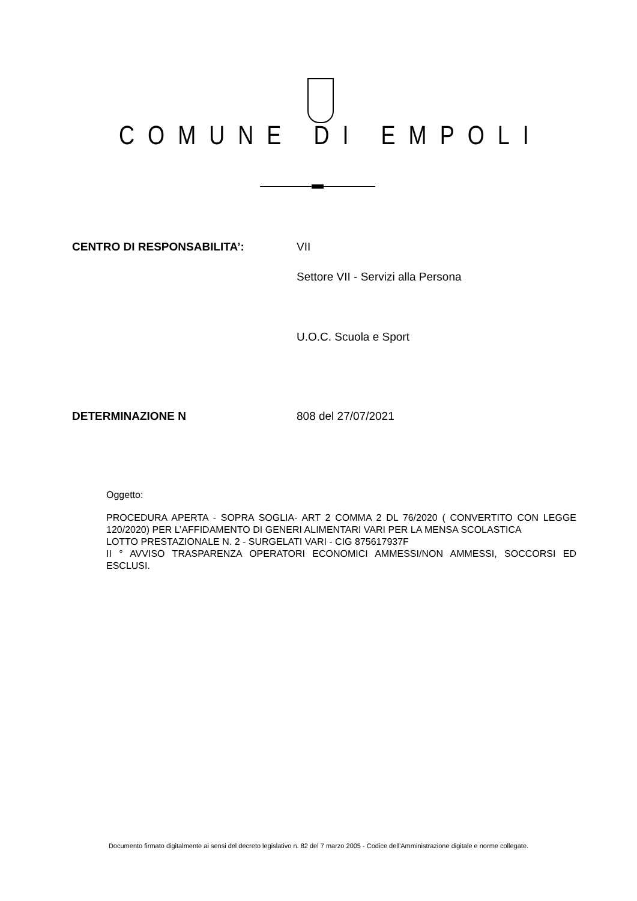COMUNE DI EMPOLI
CENTRO DI RESPONSABILITA’: VII
Settore VII - Servizi alla Persona
U.O.C. Scuola e Sport
DETERMINAZIONE N 808 del 27/07/2021
Oggetto:
PROCEDURA APERTA - SOPRA SOGLIA- ART 2 COMMA 2 DL 76/2020 ( CONVERTITO CON LEGGE 120/2020) PER L’AFFIDAMENTO DI GENERI ALIMENTARI VARI PER LA MENSA SCOLASTICA
LOTTO PRESTAZIONALE N. 2 - SURGELATI VARI - CIG 875617937F
II ° AVVISO TRASPARENZA OPERATORI ECONOMICI AMMESSI/NON AMMESSI, SOCCORSI ED ESCLUSI.
Documento firmato digitalmente ai sensi del decreto legislativo n. 82 del 7 marzo 2005 - Codice dell'Amministrazione digitale e norme collegate.